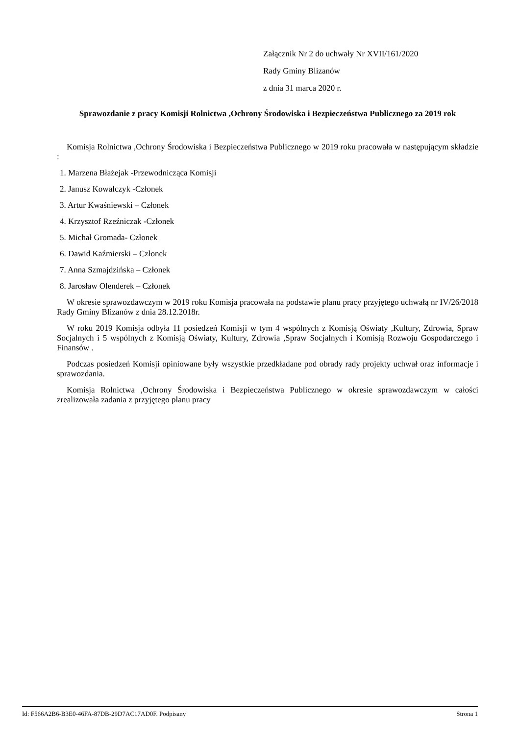Załącznik Nr 2 do uchwały Nr XVII/161/2020
Rady Gminy Blizanów
z dnia 31 marca 2020 r.
Sprawozdanie z pracy Komisji Rolnictwa ,Ochrony Środowiska i Bezpieczeństwa Publicznego za 2019 rok
Komisja Rolnictwa ,Ochrony Środowiska i Bezpieczeństwa Publicznego w 2019 roku pracowała w następującym składzie :
1. Marzena Błażejak -Przewodnicząca Komisji
2. Janusz Kowalczyk -Członek
3. Artur Kwaśniewski – Członek
4. Krzysztof Rzeźniczak -Członek
5. Michał Gromada- Członek
6. Dawid Kaźmierski – Członek
7. Anna Szmajdzińska – Członek
8. Jarosław Olenderek – Członek
W okresie sprawozdawczym w 2019 roku Komisja pracowała na podstawie planu pracy przyjętego uchwałą nr IV/26/2018 Rady Gminy Blizanów z dnia 28.12.2018r.
W roku 2019 Komisja odbyła 11 posiedzeń Komisji w tym 4 wspólnych z Komisją Oświaty ,Kultury, Zdrowia, Spraw Socjalnych i 5 wspólnych z Komisją Oświaty, Kultury, Zdrowia ,Spraw Socjalnych i Komisją Rozwoju Gospodarczego i Finansów .
Podczas posiedzeń Komisji opiniowane były wszystkie przedkładane pod obrady rady projekty uchwał oraz informacje i sprawozdania.
Komisja Rolnictwa ,Ochrony Środowiska i Bezpieczeństwa Publicznego w okresie sprawozdawczym w całości zrealizowała zadania z przyjętego planu pracy
Id: F566A2B6-B3E0-46FA-87DB-29D7AC17AD0F. Podpisany Strona 1